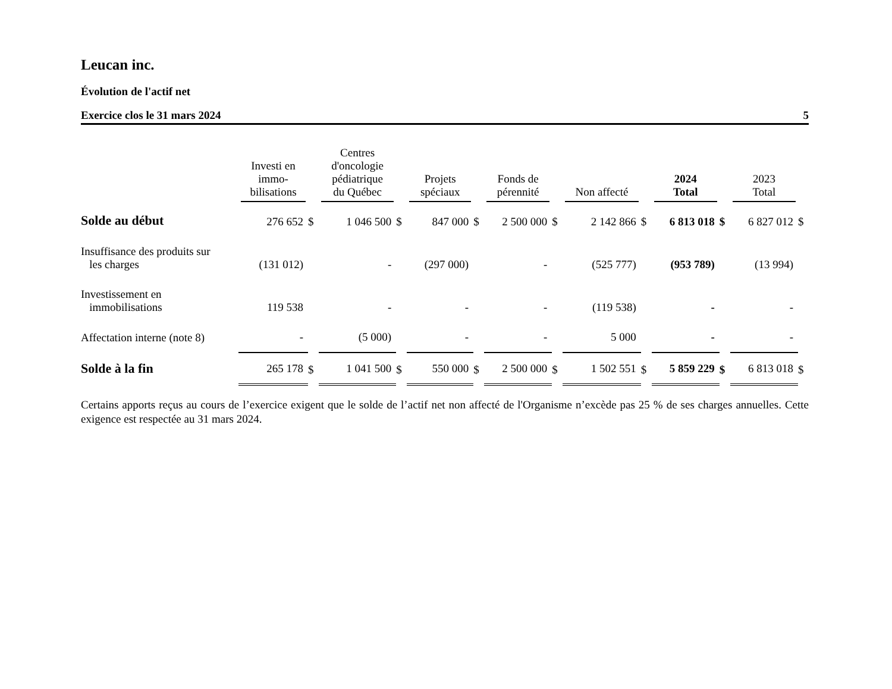Leucan inc.
Évolution de l'actif net
Exercice clos le 31 mars 2024 5
| | Investi en immo- bilisations | | Centres d'oncologie pédiatrique du Québec | | Projets spéciaux | | Fonds de pérennité | | Non affecté | | 2024 Total | | 2023 Total | |
| --- | --- | --- | --- | --- | --- | --- | --- | --- | --- | --- | --- | --- | --- | --- |
| Solde au début | 276 652 | $ | 1 046 500 | $ | 847 000 | $ | 2 500 000 | $ | 2 142 866 | $ | 6 813 018 | $ | 6 827 012 | $ |
| Insuffisance des produits sur les charges | (131 012) | | - | | (297 000) | | - | | (525 777) | | (953 789) | | (13 994) | |
| Investissement en immobilisations | 119 538 | | - | | - | | - | | (119 538) | | - | | - | |
| Affectation interne (note 8) | - | | (5 000) | | - | | - | | 5 000 | | - | | - | |
| Solde à la fin | 265 178 | $ | 1 041 500 | $ | 550 000 | $ | 2 500 000 | $ | 1 502 551 | $ | 5 859 229 | $ | 6 813 018 | $ |
Certains apports reçus au cours de l’exercice exigent que le solde de l’actif net non affecté de l'Organisme n’excède pas 25 % de ses charges annuelles. Cette exigence est respectée au 31 mars 2024.